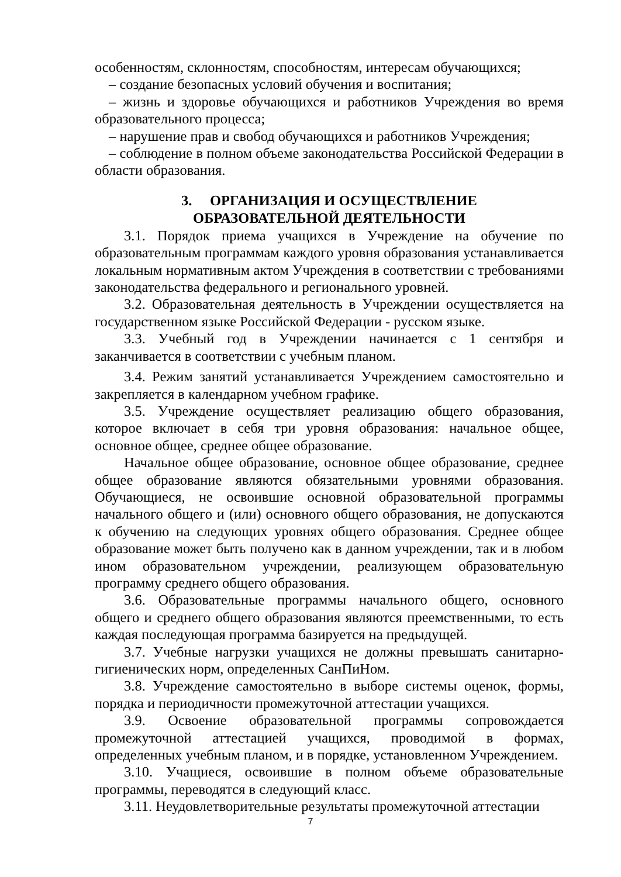особенностям, склонностям, способностям, интересам обучающихся;
– создание безопасных условий обучения и воспитания;
– жизнь и здоровье обучающихся и работников Учреждения во время образовательного процесса;
– нарушение прав и свобод обучающихся и работников Учреждения;
– соблюдение в полном объеме законодательства Российской Федерации в области образования.
3. ОРГАНИЗАЦИЯ И ОСУЩЕСТВЛЕНИЕ
ОБРАЗОВАТЕЛЬНОЙ ДЕЯТЕЛЬНОСТИ
3.1. Порядок приема учащихся в Учреждение на обучение по образовательным программам каждого уровня образования устанавливается локальным нормативным актом Учреждения в соответствии с требованиями законодательства федерального и регионального уровней.
3.2. Образовательная деятельность в Учреждении осуществляется на государственном языке Российской Федерации - русском языке.
3.3. Учебный год в Учреждении начинается с 1 сентября и заканчивается в соответствии с учебным планом.
3.4. Режим занятий устанавливается Учреждением самостоятельно и закрепляется в календарном учебном графике.
3.5. Учреждение осуществляет реализацию общего образования, которое включает в себя три уровня образования: начальное общее, основное общее, среднее общее образование.
Начальное общее образование, основное общее образование, среднее общее образование являются обязательными уровнями образования. Обучающиеся, не освоившие основной образовательной программы начального общего и (или) основного общего образования, не допускаются к обучению на следующих уровнях общего образования. Среднее общее образование может быть получено как в данном учреждении, так и в любом ином образовательном учреждении, реализующем образовательную программу среднего общего образования.
3.6. Образовательные программы начального общего, основного общего и среднего общего образования являются преемственными, то есть каждая последующая программа базируется на предыдущей.
3.7. Учебные нагрузки учащихся не должны превышать санитарно-гигиенических норм, определенных СанПиНом.
3.8. Учреждение самостоятельно в выборе системы оценок, формы, порядка и периодичности промежуточной аттестации учащихся.
3.9. Освоение образовательной программы сопровождается промежуточной аттестацией учащихся, проводимой в формах, определенных учебным планом, и в порядке, установленном Учреждением.
3.10. Учащиеся, освоившие в полном объеме образовательные программы, переводятся в следующий класс.
3.11. Неудовлетворительные результаты промежуточной аттестации
7